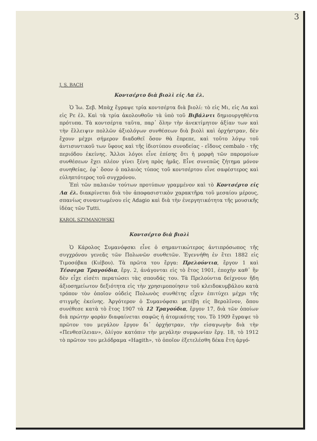3
J. S. BACH
Κοντσέρτο διὰ βιολὶ εἰς Λα ἐλ.
Ὁ Ἰω. Σεβ. Μπὰχ ἔγραψε τρία κοντσέρτα διὰ βιολί: τὸ εἰς Μι, εἰς Λα καὶ εἰς Ρε ἐλ. Καὶ τὰ τρία ἀκολουθοῦν τὰ ὑπὸ τοῦ Βιβάλντι δημιουργηθέντα πρότυπα. Τὰ κοντσέρτα ταῦτα, παρ᾽ ὅλην τὴν ἀνεκτίμητον ἀξίαν των καὶ τὴν ἔλλειψιν πολλῶν ἀξιολόγων συνθέσεων διὰ βιολὶ καὶ ὀρχήστραν, δὲν ἔχουν μέχρι σήμερον διαδοθεῖ ὅσον θὰ ἔπρεπε, καὶ τοῦτο λόγῳ τοῦ ἀντισυντικοῦ των ὕφους καὶ τῆς ἰδιοτύπου συνοδείας - εἴδους cembalo - τῆς περιόδου ἐκείνης. Ἄλλοι λόγοι εἶνε ἐπίσης ὅτι ἡ μορφὴ τῶν παρομοίων συνθέσεων ἔχει πλέον γίνει ξένη πρὸς ἡμᾶς. Εἶνε συνεπῶς ζήτημα μόνον συνηθείας, ἐφ᾽ ὅσον ὁ παλαιὸς τύπος τοῦ κοντσέρτου εἶνε σαφέστερος καὶ εὐληπτότερος τοῦ συγχρόνου.
Ἐπὶ τῶν παλαιῶν τούτων προτύπων γραμμένον καὶ τὸ Κοντσέρτο εἰς Λα ἐλ. διακρίνεται διὰ τὸν ἀποφασιστικὸν χαρακτῆρα τοῦ μεσαίου μέρους, σπανίως συναντωμένου εἰς Adagio καὶ διὰ τὴν ἐνεργητικότητα τῆς μουσικῆς ἰδέας τῶν Tutti.
KAROL SZYMANOWSKI
Κοντσέρτο διὰ βιολὶ
Ὁ Κάρολος Συμανόφσκι εἶνε ὁ σημαντικώτερος ἀντιπρόσωπος τῆς συγχρόνου γενεᾶς τῶν Πολωνῶν συνθετῶν. Ἐγεννήθη ἐν ἔτει 1882 εἰς Τιμοσόβκα (Κιέβου). Τὰ πρῶτα του ἔργα: Πρελούντια, ἔργον 1 καὶ Τέσσερα Τραγούδια, ἔργ. 2, ἀνάγονται εἰς τὸ ἔτος 1901, ἐποχὴν καθ᾽ ἣν δὲν εἶχε εἰσέτι περατώσει τὰς σπουδάς του. Τὰ Πρελούντια δείχνουν ἤδη ἀξιοσημείωτον δεξιότητα εἰς τὴν χρησιμοποίησιν τοῦ κλειδοκυμβάλου κατὰ τρόπον τὸν ὁποῖον οὐδεὶς Πολωνὸς συνθέτης εἶχεν ἐπιτύχει μέχρι τῆς στιγμῆς ἐκείνης. Ἀργότερον ὁ Συμανόφσκι μετέβη εἰς Βερολῖνον, ὅπου συνέθεσε κατὰ τὸ ἔτος 1907 τὰ 12 Τραγούδια, ἔργον 17, διὰ τῶν ὁποίων διὰ πρώτην φορὰν διαφαίνεται σαφῶς ἡ ἀτομικότης του. Τὸ 1909 ἔγραψε τὸ πρῶτον του μεγάλον ἔργον δι᾽ ὀρχήστραν, τὴν εἰσαγωγὴν διὰ τὴν «Πενθεσίλειαν», ὀλίγον κατόπιν τὴν μεγάλην συμφωνίαν ἔργ. 18, τὸ 1912 τὸ πρῶτον του μελόδραμα «Hagith», τὸ ὁποῖον ἐξετελέσθη δέκα ἔτη ἀργό-